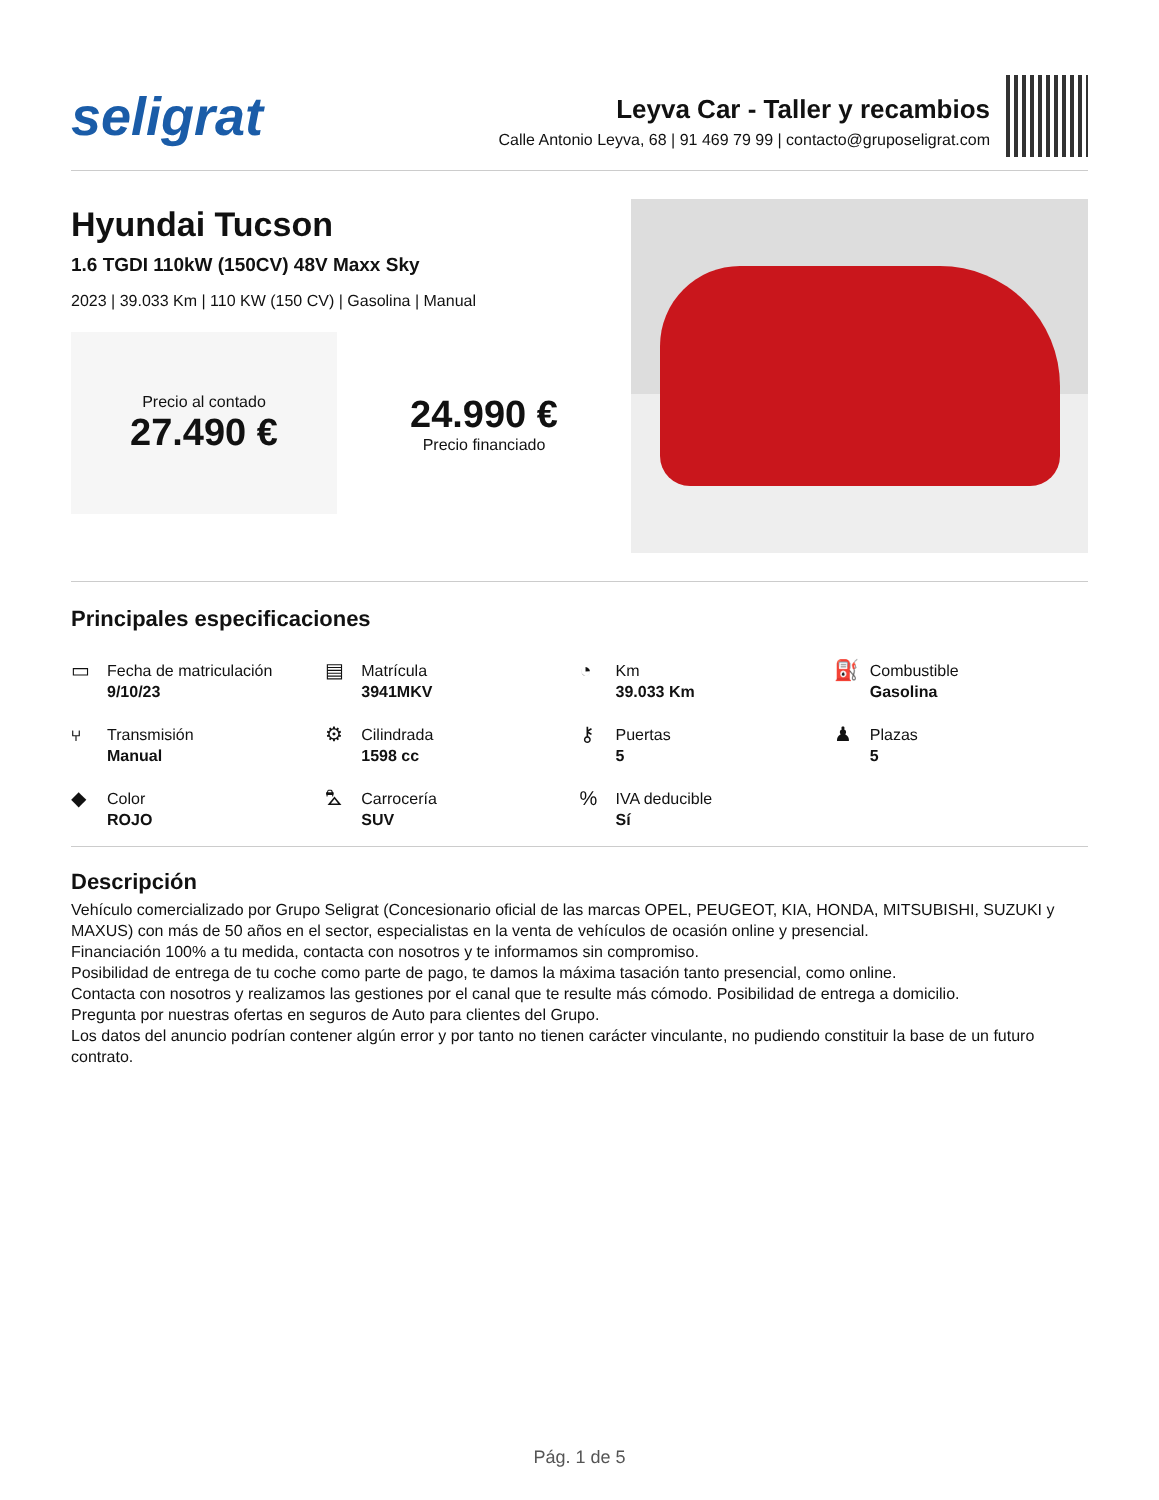seligrat
Leyva Car - Taller y recambios
Calle Antonio Leyva, 68 | 91 469 79 99 | contacto@gruposeligrat.com
Hyundai Tucson
1.6 TGDI 110kW (150CV) 48V Maxx Sky
2023 | 39.033 Km | 110 KW (150 CV) | Gasolina | Manual
Precio al contado
27.490 €
24.990 €
Precio financiado
Principales especificaciones
▭
Fecha de matriculación
9/10/23
▤
Matrícula
3941MKV
◔
Km
39.033 Km
⛽
Combustible
Gasolina
⑂
Transmisión
Manual
⚙
Cilindrada
1598 cc
⚷
Puertas
5
♟
Plazas
5
◆
Color
ROJO
⛍
Carrocería
SUV
%
IVA deducible
Sí
Descripción
Vehículo comercializado por Grupo Seligrat (Concesionario oficial de las marcas OPEL, PEUGEOT, KIA, HONDA, MITSUBISHI, SUZUKI y MAXUS) con más de 50 años en el sector, especialistas en la venta de vehículos de ocasión online y presencial.
Financiación 100% a tu medida, contacta con nosotros y te informamos sin compromiso.
Posibilidad de entrega de tu coche como parte de pago, te damos la máxima tasación tanto presencial, como online.
Contacta con nosotros y realizamos las gestiones por el canal que te resulte más cómodo. Posibilidad de entrega a domicilio.
Pregunta por nuestras ofertas en seguros de Auto para clientes del Grupo.
Los datos del anuncio podrían contener algún error y por tanto no tienen carácter vinculante, no pudiendo constituir la base de un futuro contrato.
Pág. 1 de 5